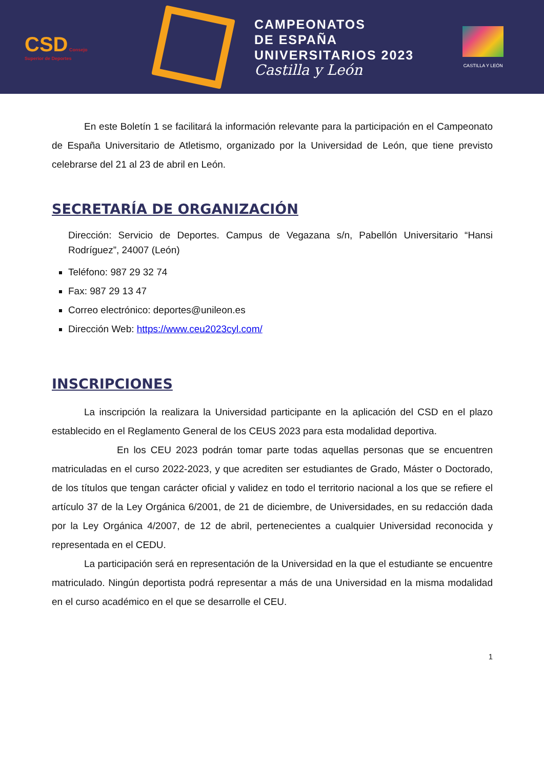CSD Consejo Superior de Deportes
CAMPEONATOS
DE ESPAÑA
UNIVERSITARIOS 2023
Castilla y León
CASTILLA Y LEÓN
En este Boletín 1 se facilitará la información relevante para la participación en el Campeonato de España Universitario de Atletismo, organizado por la Universidad de León, que tiene previsto celebrarse del 21 al 23 de abril en León.
SECRETARÍA DE ORGANIZACIÓN
Dirección: Servicio de Deportes. Campus de Vegazana s/n, Pabellón Universitario “Hansi Rodríguez”, 24007 (León)
Teléfono: 987 29 32 74
Fax: 987 29 13 47
Correo electrónico: deportes@unileon.es
Dirección Web: https://www.ceu2023cyl.com/
INSCRIPCIONES
La inscripción la realizara la Universidad participante en la aplicación del CSD en el plazo establecido en el Reglamento General de los CEUS 2023 para esta modalidad deportiva.
En los CEU 2023 podrán tomar parte todas aquellas personas que se encuentren matriculadas en el curso 2022-2023, y que acrediten ser estudiantes de Grado, Máster o Doctorado, de los títulos que tengan carácter oficial y validez en todo el territorio nacional a los que se refiere el artículo 37 de la Ley Orgánica 6/2001, de 21 de diciembre, de Universidades, en su redacción dada por la Ley Orgánica 4/2007, de 12 de abril, pertenecientes a cualquier Universidad reconocida y representada en el CEDU.
La participación será en representación de la Universidad en la que el estudiante se encuentre matriculado. Ningún deportista podrá representar a más de una Universidad en la misma modalidad en el curso académico en el que se desarrolle el CEU.
1